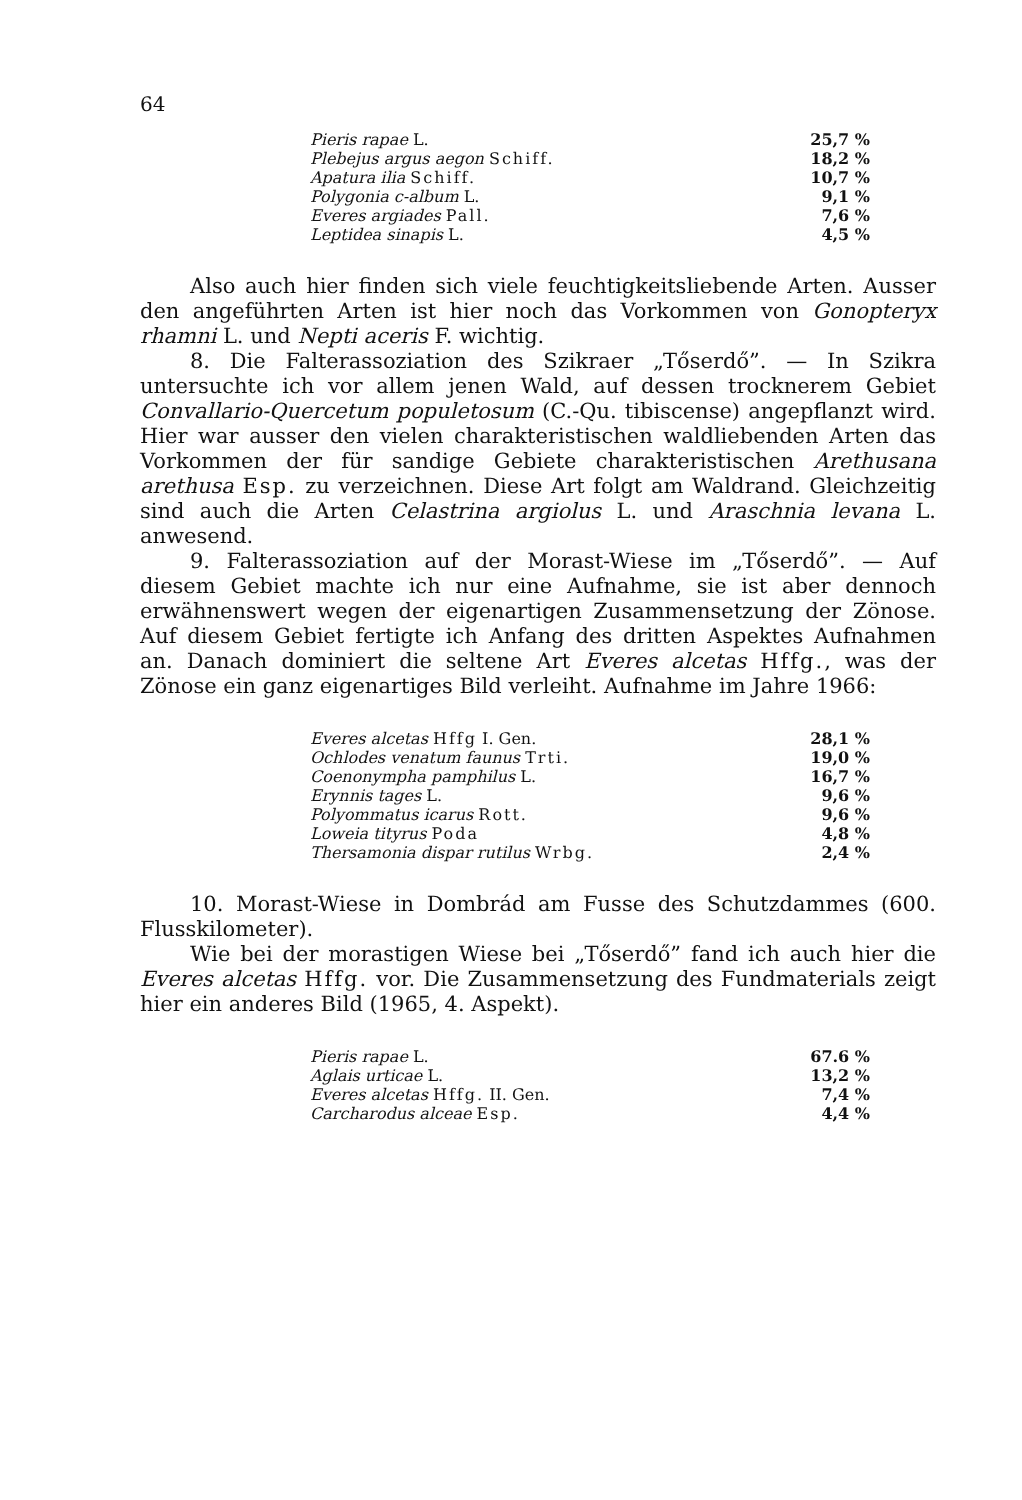64
| Pieris rapae L. | 25,7 % |
| Plebejus argus aegon Schiff. | 18,2 % |
| Apatura ilia Schiff. | 10,7 % |
| Polygonia c-album L. | 9,1 % |
| Everes argiades Pall. | 7,6 % |
| Leptidea sinapis L. | 4,5 % |
Also auch hier finden sich viele feuchtigkeitsliebende Arten. Ausser den angeführten Arten ist hier noch das Vorkommen von Gonopteryx rhamni L. und Nepti aceris F. wichtig.
8. Die Falterassoziation des Szikraer „Tőserdő”. — In Szikra untersuchte ich vor allem jenen Wald, auf dessen trocknerem Gebiet Convallario-Quercetum populetosum (C.-Qu. tibiscense) angepflanzt wird. Hier war ausser den vielen charakteristischen waldliebenden Arten das Vorkommen der für sandige Gebiete charakteristischen Arethusana arethusa Esp. zu verzeichnen. Diese Art folgt am Waldrand. Gleichzeitig sind auch die Arten Celastrina argiolus L. und Araschnia levana L. anwesend.
9. Falterassoziation auf der Morast-Wiese im „Tőserdő”. — Auf diesem Gebiet machte ich nur eine Aufnahme, sie ist aber dennoch erwähnenswert wegen der eigenartigen Zusammensetzung der Zönose. Auf diesem Gebiet fertigte ich Anfang des dritten Aspektes Aufnahmen an. Danach dominiert die seltene Art Everes alcetas Hffg., was der Zönose ein ganz eigenartiges Bild verleiht. Aufnahme im Jahre 1966:
| Everes alcetas Hffg I. Gen. | 28,1 % |
| Ochlodes venatum faunus Trti. | 19,0 % |
| Coenonympha pamphilus L. | 16,7 % |
| Erynnis tages L. | 9,6 % |
| Polyommatus icarus Rott. | 9,6 % |
| Loweia tityrus Poda | 4,8 % |
| Thersamonia dispar rutilus Wrbg. | 2,4 % |
10. Morast-Wiese in Dombrád am Fusse des Schutzdammes (600. Flusskilometer).
Wie bei der morastigen Wiese bei „Tőserdő” fand ich auch hier die Everes alcetas Hffg. vor. Die Zusammensetzung des Fundmaterials zeigt hier ein anderes Bild (1965, 4. Aspekt).
| Pieris rapae L. | 67.6 % |
| Aglais urticae L. | 13,2 % |
| Everes alcetas Hffg. II. Gen. | 7,4 % |
| Carcharodus alceae Esp. | 4,4 % |